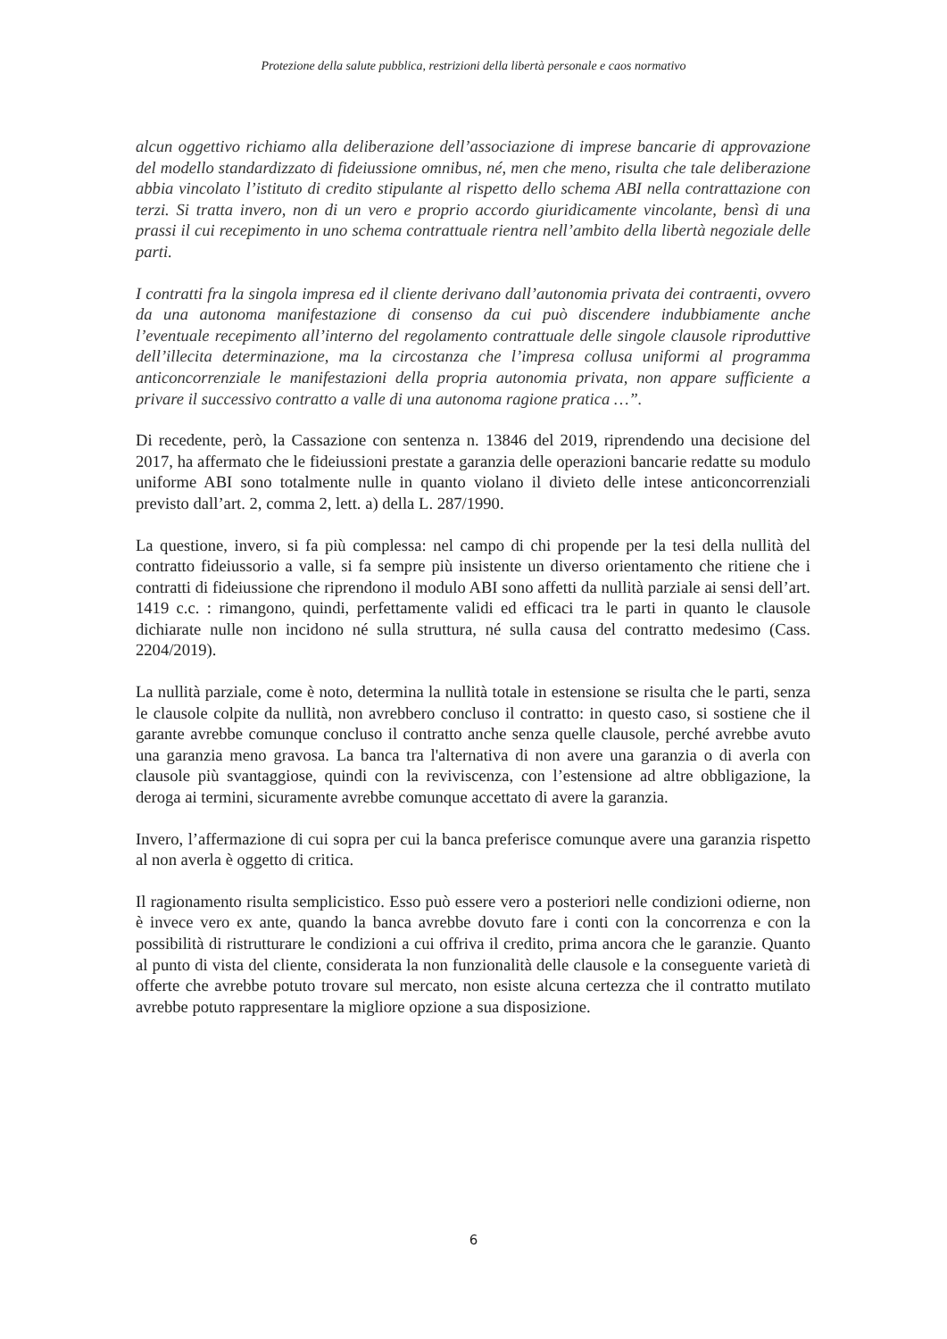Protezione della salute pubblica, restrizioni della libertà personale e caos normativo
alcun oggettivo richiamo alla deliberazione dell’associazione di imprese bancarie di approvazione del modello standardizzato di fideiussione omnibus, né, men che meno, risulta che tale deliberazione abbia vincolato l’istituto di credito stipulante al rispetto dello schema ABI nella contrattazione con terzi. Si tratta invero, non di un vero e proprio accordo giuridicamente vincolante, bensì di una prassi il cui recepimento in uno schema contrattuale rientra nell’ambito della libertà negoziale delle parti.
I contratti fra la singola impresa ed il cliente derivano dall’autonomia privata dei contraenti, ovvero da una autonoma manifestazione di consenso da cui può discendere indubbiamente anche l’eventuale recepimento all’interno del regolamento contrattuale delle singole clausole riproduttive dell’illecita determinazione, ma la circostanza che l’impresa collusa uniformi al programma anticoncorrenziale le manifestazioni della propria autonomia privata, non appare sufficiente a privare il successivo contratto a valle di una autonoma ragione pratica …”.
Di recedente, però, la Cassazione con sentenza n. 13846 del 2019, riprendendo una decisione del 2017, ha affermato che le fideiussioni prestate a garanzia delle operazioni bancarie redatte su modulo uniforme ABI sono totalmente nulle in quanto violano il divieto delle intese anticoncorrenziali previsto dall’art. 2, comma 2, lett. a) della L. 287/1990.
La questione, invero, si fa più complessa: nel campo di chi propende per la tesi della nullità del contratto fideiussorio a valle, si fa sempre più insistente un diverso orientamento che ritiene che i contratti di fideiussione che riprendono il modulo ABI sono affetti da nullità parziale ai sensi dell’art. 1419 c.c. : rimangono, quindi, perfettamente validi ed efficaci tra le parti in quanto le clausole dichiarate nulle non incidono né sulla struttura, né sulla causa del contratto medesimo (Cass. 2204/2019).
La nullità parziale, come è noto, determina la nullità totale in estensione se risulta che le parti, senza le clausole colpite da nullità, non avrebbero concluso il contratto: in questo caso, si sostiene che il garante avrebbe comunque concluso il contratto anche senza quelle clausole, perché avrebbe avuto una garanzia meno gravosa. La banca tra l'alternativa di non avere una garanzia o di averla con clausole più svantaggiose, quindi con la reviviscenza, con l’estensione ad altre obbligazione, la deroga ai termini, sicuramente avrebbe comunque accettato di avere la garanzia.
Invero, l’affermazione di cui sopra per cui la banca preferisce comunque avere una garanzia rispetto al non averla è oggetto di critica.
Il ragionamento risulta semplicistico. Esso può essere vero a posteriori nelle condizioni odierne, non è invece vero ex ante, quando la banca avrebbe dovuto fare i conti con la concorrenza e con la possibilità di ristrutturare le condizioni a cui offriva il credito, prima ancora che le garanzie. Quanto al punto di vista del cliente, considerata la non funzionalità delle clausole e la conseguente varietà di offerte che avrebbe potuto trovare sul mercato, non esiste alcuna certezza che il contratto mutilato avrebbe potuto rappresentare la migliore opzione a sua disposizione.
6